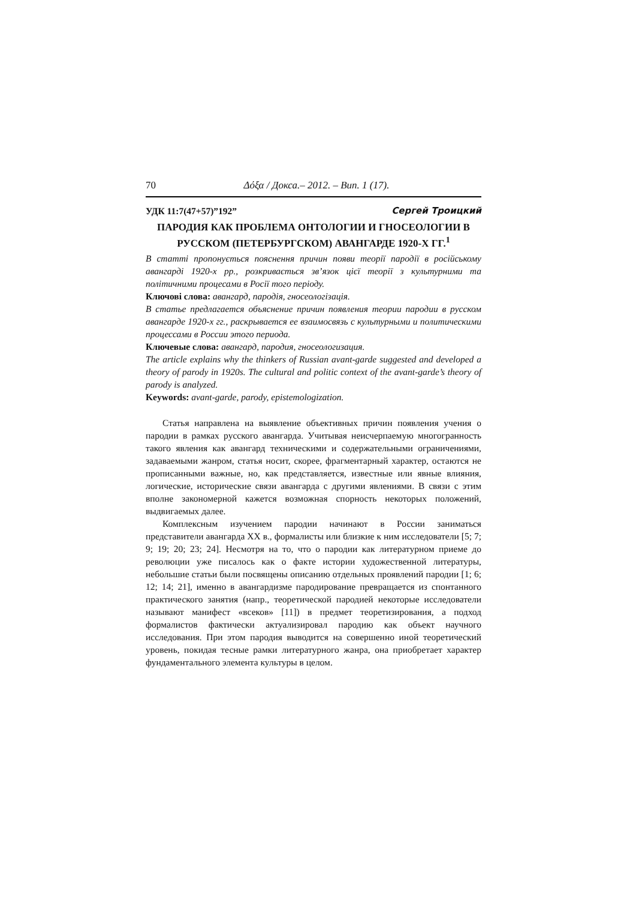70 Δόξα / Докса.– 2012. – Вип. 1 (17).
УДК 11:7(47+57)”192” Сергей Троицкий
ПАРОДИЯ КАК ПРОБЛЕМА ОНТОЛОГИИ И ГНОСЕОЛОГИИ В РУССКОМ (ПЕТЕРБУРГСКОМ) АВАНГАРДЕ 1920-Х ГГ.<sup>1</sup>
В статті пропонується пояснення причин появи теорії пародії в російському авангарді 1920-х рр., розкривається зв’язок цієї теорії з культурними та політичними процесами в Росії того періоду.
Ключові слова: авангард, пародія, гносеологізація.
В статье предлагается объяснение причин появления теории пародии в русском авангарде 1920-х гг., раскрывается ее взаимосвязь с культурными и политическими процессами в России этого периода.
Ключевые слова: авангард, пародия, гносеологизация.
The article explains why the thinkers of Russian avant-garde suggested and developed a theory of parody in 1920s. The cultural and politic context of the avant-garde’s theory of parody is analyzed.
Keywords: avant-garde, parody, epistemologization.
Статья направлена на выявление объективных причин появления учения о пародии в рамках русского авангарда. Учитывая неисчерпаемую многогранность такого явления как авангард техническими и содержательными ограничениями, задаваемыми жанром, статья носит, скорее, фрагментарный характер, остаются не прописанными важные, но, как представляется, известные или явные влияния, логические, исторические связи авангарда с другими явлениями. В связи с этим вполне закономерной кажется возможная спорность некоторых положений, выдвигаемых далее.
Комплексным изучением пародии начинают в России заниматься представители авангарда XX в., формалисты или близкие к ним исследователи [5; 7; 9; 19; 20; 23; 24]. Несмотря на то, что о пародии как литературном приеме до революции уже писалось как о факте истории художественной литературы, небольшие статьи были посвящены описанию отдельных проявлений пародии [1; 6; 12; 14; 21], именно в авангардизме пародирование превращается из спонтанного практического занятия (напр., теоретической пародией некоторые исследователи называют манифест «всеков» [11]) в предмет теоретизирования, а подход формалистов фактически актуализировал пародию как объект научного исследования. При этом пародия выводится на совершенно иной теоретический уровень, покидая тесные рамки литературного жанра, она приобретает характер фундаментального элемента культуры в целом.